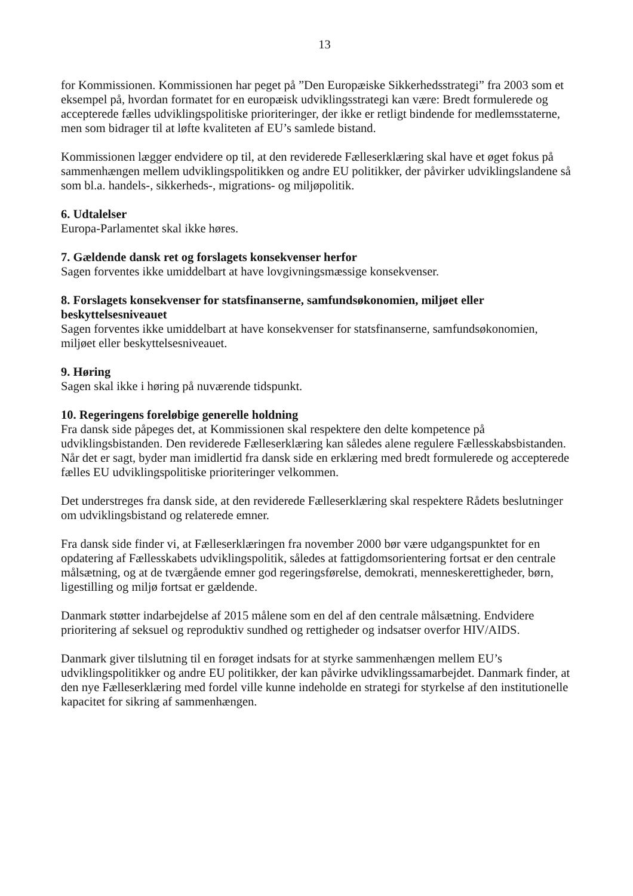13
for Kommissionen. Kommissionen har peget på ”Den Europæiske Sikkerhedsstrategi” fra 2003 som et eksempel på, hvordan formatet for en europæisk udviklingsstrategi kan være: Bredt formulerede og accepterede fælles udviklingspolitiske prioriteringer, der ikke er retligt bindende for medlemsstaterne, men som bidrager til at løfte kvaliteten af EU’s samlede bistand.
Kommissionen lægger endvidere op til, at den reviderede Fælleserklæring skal have et øget fokus på sammenhængen mellem udviklingspolitikken og andre EU politikker, der påvirker udviklingslandene så som bl.a. handels-, sikkerheds-, migrations- og miljøpolitik.
6. Udtalelser
Europa-Parlamentet skal ikke høres.
7. Gældende dansk ret og forslagets konsekvenser herfor
Sagen forventes ikke umiddelbart at have lovgivningsmæssige konsekvenser.
8. Forslagets konsekvenser for statsfinanserne, samfundsøkonomien, miljøet eller beskyttelsesniveauet
Sagen forventes ikke umiddelbart at have konsekvenser for statsfinanserne, samfundsøkonomien, miljøet eller beskyttelsesniveauet.
9. Høring
Sagen skal ikke i høring på nuværende tidspunkt.
10. Regeringens foreløbige generelle holdning
Fra dansk side påpeges det, at Kommissionen skal respektere den delte kompetence på udviklingsbistanden. Den reviderede Fælleserklæring kan således alene regulere Fællesskabsbistanden. Når det er sagt, byder man imidlertid fra dansk side en erklæring med bredt formulerede og accepterede fælles EU udviklingspolitiske prioriteringer velkommen.
Det understreges fra dansk side, at den reviderede Fælleserklæring skal respektere Rådets beslutninger om udviklingsbistand og relaterede emner.
Fra dansk side finder vi, at Fælleserklæringen fra november 2000 bør være udgangspunktet for en opdatering af Fællesskabets udviklingspolitik, således at fattigdomsorientering fortsat er den centrale målsætning, og at de tværgående emner god regeringsførelse, demokrati, menneskerettigheder, børn, ligestilling og miljø fortsat er gældende.
Danmark støtter indarbejdelse af 2015 målene som en del af den centrale målsætning. Endvidere prioritering af seksuel og reproduktiv sundhed og rettigheder og indsatser overfor HIV/AIDS.
Danmark giver tilslutning til en forøget indsats for at styrke sammenhængen mellem EU’s udviklingspolitikker og andre EU politikker, der kan påvirke udviklingssamarbejdet. Danmark finder, at den nye Fælleserklæring med fordel ville kunne indeholde en strategi for styrkelse af den institutionelle kapacitet for sikring af sammenhængen.